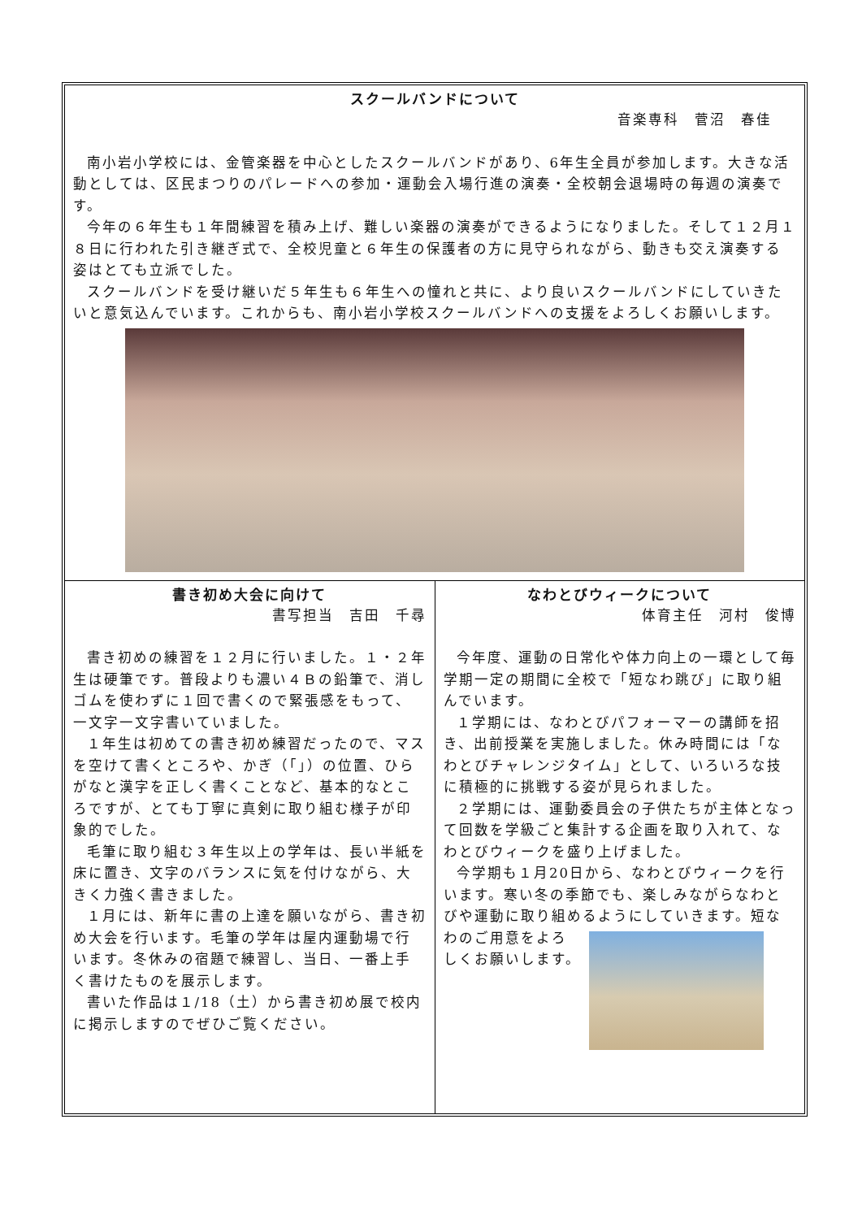スクールバンドについて
音楽専科　菅沼　春佳
南小岩小学校には、金管楽器を中心としたスクールバンドがあり、6年生全員が参加します。大きな活動としては、区民まつりのパレードへの参加・運動会入場行進の演奏・全校朝会退場時の毎週の演奏です。
今年の６年生も１年間練習を積み上げ、難しい楽器の演奏ができるようになりました。そして１２月１８日に行われた引き継ぎ式で、全校児童と６年生の保護者の方に見守られながら、動きも交え演奏する姿はとても立派でした。
スクールバンドを受け継いだ５年生も６年生への憧れと共に、より良いスクールバンドにしていきたいと意気込んでいます。これからも、南小岩小学校スクールバンドへの支援をよろしくお願いします。
書き初め大会に向けて
書写担当　吉田　千尋
書き初めの練習を１２月に行いました。１・２年生は硬筆です。普段よりも濃い４Ｂの鉛筆で、消しゴムを使わずに１回で書くので緊張感をもって、一文字一文字書いていました。
１年生は初めての書き初め練習だったので、マスを空けて書くところや、かぎ（「」）の位置、ひらがなと漢字を正しく書くことなど、基本的なところですが、とても丁寧に真剣に取り組む様子が印象的でした。
毛筆に取り組む３年生以上の学年は、長い半紙を床に置き、文字のバランスに気を付けながら、大きく力強く書きました。
１月には、新年に書の上達を願いながら、書き初め大会を行います。毛筆の学年は屋内運動場で行います。冬休みの宿題で練習し、当日、一番上手く書けたものを展示します。
書いた作品は１/18（土）から書き初め展で校内に掲示しますのでぜひご覧ください。
なわとびウィークについて
体育主任　河村　俊博
今年度、運動の日常化や体力向上の一環として毎学期一定の期間に全校で「短なわ跳び」に取り組んでいます。
１学期には、なわとびパフォーマーの講師を招き、出前授業を実施しました。休み時間には「なわとびチャレンジタイム」として、いろいろな技に積極的に挑戦する姿が見られました。
２学期には、運動委員会の子供たちが主体となって回数を学級ごと集計する企画を取り入れて、なわとびウィークを盛り上げました。
今学期も１月20日から、なわとびウィークを行います。寒い冬の季節でも、楽しみながらなわとびや運動に取り組めるようにしていきます。 短なわのご用意をよろしくお願いします。